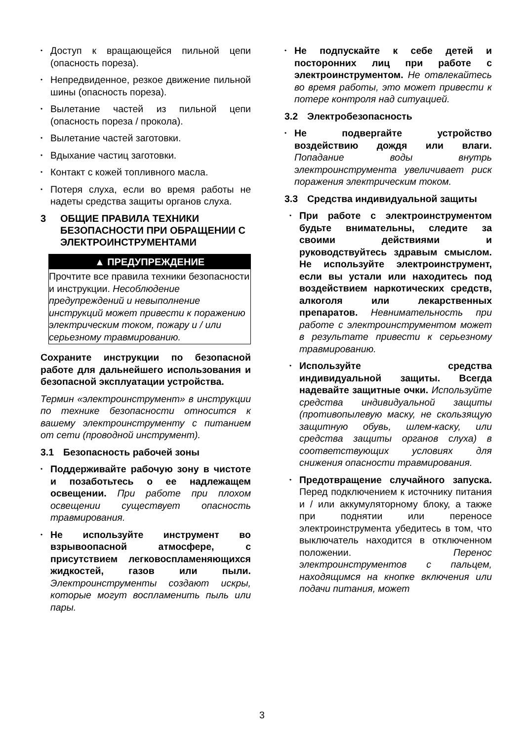• Доступ к вращающейся пильной цепи (опасность пореза).
• Непредвиденное, резкое движение пильной шины (опасность пореза).
• Вылетание частей из пильной цепи (опасность пореза / прокола).
• Вылетание частей заготовки.
• Вдыхание частиц заготовки.
• Контакт с кожей топливного масла.
• Потеря слуха, если во время работы не надеты средства защиты органов слуха.
3 ОБЩИЕ ПРАВИЛА ТЕХНИКИ БЕЗОПАСНОСТИ ПРИ ОБРАЩЕНИИ С ЭЛЕКТРОИНСТРУМЕНТАМИ
▲ ПРЕДУПРЕЖДЕНИЕ
Прочтите все правила техники безопасности и инструкции. Несоблюдение предупреждений и невыполнение инструкций может привести к поражению электрическим током, пожару и / или серьезному травмированию.
Сохраните инструкции по безопасной работе для дальнейшего использования и безопасной эксплуатации устройства.
Термин «электроинструмент» в инструкции по технике безопасности относится к вашему электроинструменту с питанием от сети (проводной инструмент).
3.1 Безопасность рабочей зоны
• Поддерживайте рабочую зону в чистоте и позаботьтесь о ее надлежащем освещении. При работе при плохом освещении существует опасность травмирования.
• Не используйте инструмент во взрывоопасной атмосфере, с присутствием легковоспламеняющихся жидкостей, газов или пыли. Электроинструменты создают искры, которые могут воспламенить пыль или пары.
• Не подпускайте к себе детей и посторонних лиц при работе с электроинструментом. Не отвлекайтесь во время работы, это может привести к потере контроля над ситуацией.
3.2 Электробезопасность
• Не подвергайте устройство воздействию дождя или влаги. Попадание воды внутрь электроинструмента увеличивает риск поражения электрическим током.
3.3 Средства индивидуальной защиты
• При работе с электроинструментом будьте внимательны, следите за своими действиями и руководствуйтесь здравым смыслом. Не используйте электроинструмент, если вы устали или находитесь под воздействием наркотических средств, алкоголя или лекарственных препаратов. Невнимательность при работе с электроинструментом может в результате привести к серьезному травмированию.
• Используйте средства индивидуальной защиты. Всегда надевайте защитные очки. Используйте средства индивидуальной защиты (противопылевую маску, не скользящую защитную обувь, шлем-каску, или средства защиты органов слуха) в соответствующих условиях для снижения опасности травмирования.
• Предотвращение случайного запуска. Перед подключением к источнику питания и / или аккумуляторному блоку, а также при поднятии или переносе электроинструмента убедитесь в том, что выключатель находится в отключенном положении. Перенос электроинструментов с пальцем, находящимся на кнопке включения или подачи питания, может
3